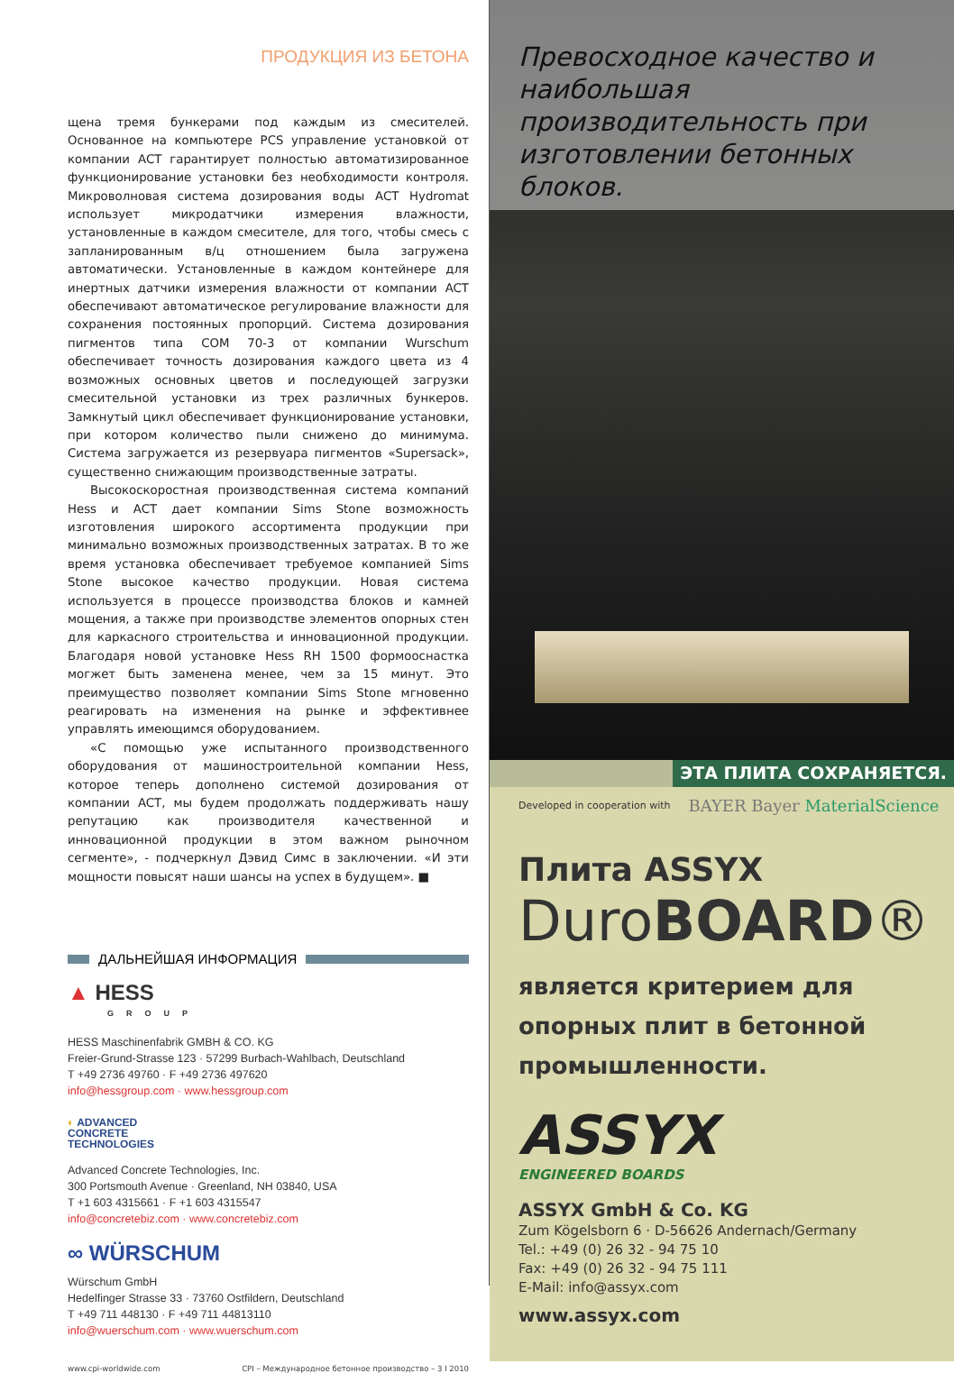ПРОДУКЦИЯ ИЗ БЕТОНА
щена тремя бункерами под каждым из смесителей. Основанное на компьютере PCS управление установкой от компании ACT гарантирует полностью автоматизированное функционирование установки без необходимости контроля. Микроволновая система дозирования воды ACT Hydromat использует микродатчики измерения влажности, установленные в каждом смесителе, для того, чтобы смесь с запланированным в/ц отношением была загружена автоматически. Установленные в каждом контейнере для инертных датчики измерения влажности от компании ACT обеспечивают автоматическое регулирование влажности для сохранения постоянных пропорций. Система дозирования пигментов типа COM 70-3 от компании Wurschum обеспечивает точность дозирования каждого цвета из 4 возможных основных цветов и последующей загрузки смесительной установки из трех различных бункеров. Замкнутый цикл обеспечивает функционирование установки, при котором количество пыли снижено до минимума. Система загружается из резервуара пигментов «Supersack», существенно снижающим производственные затраты.
Высокоскоростная производственная система компаний Hess и ACT дает компании Sims Stone возможность изготовления широкого ассортимента продукции при минимально возможных производственных затратах. В то же время установка обеспечивает требуемое компанией Sims Stone высокое качество продукции. Новая система используется в процессе производства блоков и камней мощения, а также при производстве элементов опорных стен для каркасного строительства и инновационной продукции. Благодаря новой установке Hess RH 1500 формооснастка могжет быть заменена менее, чем за 15 минут. Это преимущество позволяет компании Sims Stone мгновенно реагировать на изменения на рынке и эффективнее управлять имеющимся оборудованием.
«С помощью уже испытанного производственного оборудования от машиностроительной компании Hess, которое теперь дополнено системой дозирования от компании ACT, мы будем продолжать поддерживать нашу репутацию как производителя качественной и инновационной продукции в этом важном рыночном сегменте», - подчеркнул Дэвид Симс в заключении. «И эти мощности повысят наши шансы на успех в будущем». ■
ДАЛЬНЕЙШАЯ ИНФОРМАЦИЯ
▲ HESS
GROUP
HESS Maschinenfabrik GMBH & CO. KG
Freier-Grund-Strasse 123 · 57299 Burbach-Wahlbach, Deutschland
T +49 2736 49760 · F +49 2736 497620
info@hessgroup.com · www.hessgroup.com
◐ ADVANCED
CONCRETE
TECHNOLOGIES
Advanced Concrete Technologies, Inc.
300 Portsmouth Avenue · Greenland, NH 03840, USA
T +1 603 4315661 · F +1 603 4315547
info@concretebiz.com · www.concretebiz.com
∞ WÜRSCHUM
Würschum GmbH
Hedelfinger Strasse 33 · 73760 Ostfildern, Deutschland
T +49 711 448130 · F +49 711 44813110
info@wuerschum.com · www.wuerschum.com
www.cpi-worldwide.com CPI – Международное бетонное производство – 3 I 2010
Превосходное качество и наибольшая производительность при изготовлении бетонных блоков.
ЭТА ПЛИТА СОХРАНЯЕТСЯ.
Developed in cooperation with BAYER Bayer MaterialScience
Плита ASSYX
DuroBOARD®
является критерием для опорных плит в бетонной промышленности.
ASSYX
ENGINEERED BOARDS
ASSYX GmbH & Co. KG
Zum Kögelsborn 6 · D-56626 Andernach/Germany
Tel.: +49 (0) 26 32 - 94 75 10
Fax: +49 (0) 26 32 - 94 75 111
E-Mail: info@assyx.com
www.assyx.com